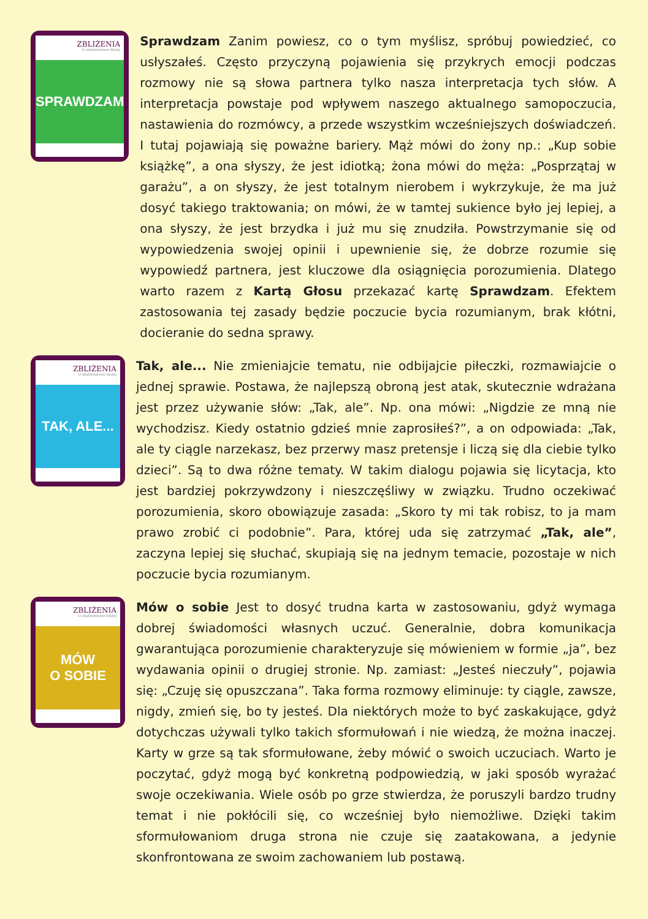ZBLIŻENIA
O małżeństwie bliżej
SPRAWDZAM
Sprawdzam Zanim powiesz, co o tym myślisz, spróbuj powiedzieć, co usłyszałeś. Często przyczyną pojawienia się przykrych emocji podczas rozmowy nie są słowa partnera tylko nasza interpretacja tych słów. A interpretacja powstaje pod wpływem naszego aktualnego samopoczucia, nastawienia do rozmówcy, a przede wszystkim wcześniejszych doświadczeń. I tutaj pojawiają się poważne bariery. Mąż mówi do żony np.: „Kup sobie książkę”, a ona słyszy, że jest idiotką; żona mówi do męża: „Posprzątaj w garażu”, a on słyszy, że jest totalnym nierobem i wykrzykuje, że ma już dosyć takiego traktowania; on mówi, że w tamtej sukience było jej lepiej, a ona słyszy, że jest brzydka i już mu się znudziła. Powstrzymanie się od wypowiedzenia swojej opinii i upewnienie się, że dobrze rozumie się wypowiedź partnera, jest kluczowe dla osiągnięcia porozumienia. Dlatego warto razem z Kartą Głosu przekazać kartę Sprawdzam. Efektem zastosowania tej zasady będzie poczucie bycia rozumianym, brak kłótni, docieranie do sedna sprawy.
ZBLIŻENIA
O małżeństwie bliżej
TAK, ALE...
Tak, ale... Nie zmieniajcie tematu, nie odbijajcie piłeczki, rozmawiajcie o jednej sprawie. Postawa, że najlepszą obroną jest atak, skutecznie wdrażana jest przez używanie słów: „Tak, ale”. Np. ona mówi: „Nigdzie ze mną nie wychodzisz. Kiedy ostatnio gdzieś mnie zaprosiłeś?”, a on odpowiada: „Tak, ale ty ciągle narzekasz, bez przerwy masz pretensje i liczą się dla ciebie tylko dzieci”. Są to dwa różne tematy. W takim dialogu pojawia się licytacja, kto jest bardziej pokrzywdzony i nieszczęśliwy w związku. Trudno oczekiwać porozumienia, skoro obowiązuje zasada: „Skoro ty mi tak robisz, to ja mam prawo zrobić ci podobnie”. Para, której uda się zatrzymać „Tak, ale”, zaczyna lepiej się słuchać, skupiają się na jednym temacie, pozostaje w nich poczucie bycia rozumianym.
ZBLIŻENIA
O małżeństwie bliżej
MÓW
O SOBIE
Mów o sobie Jest to dosyć trudna karta w zastosowaniu, gdyż wymaga dobrej świadomości własnych uczuć. Generalnie, dobra komunikacja gwarantująca porozumienie charakteryzuje się mówieniem w formie „ja”, bez wydawania opinii o drugiej stronie. Np. zamiast: „Jesteś nieczuły”, pojawia się: „Czuję się opuszczana”. Taka forma rozmowy eliminuje: ty ciągle, zawsze, nigdy, zmień się, bo ty jesteś. Dla niektórych może to być zaskakujące, gdyż dotychczas używali tylko takich sformułowań i nie wiedzą, że można inaczej. Karty w grze są tak sformułowane, żeby mówić o swoich uczuciach. Warto je poczytać, gdyż mogą być konkretną podpowiedzią, w jaki sposób wyrażać swoje oczekiwania. Wiele osób po grze stwierdza, że poruszyli bardzo trudny temat i nie pokłócili się, co wcześniej było niemożliwe. Dzięki takim sformułowaniom druga strona nie czuje się zaatakowana, a jedynie skonfrontowana ze swoim zachowaniem lub postawą.